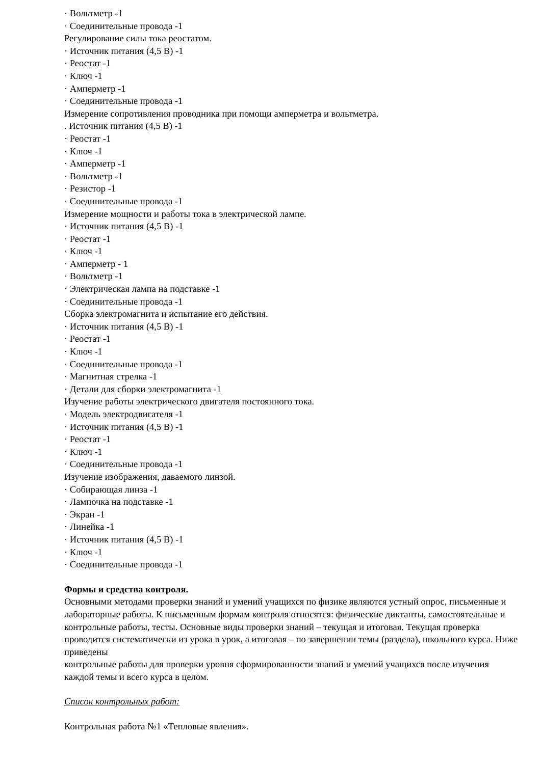· Вольтметр -1
· Соединительные провода -1
Регулирование силы тока реостатом.
· Источник питания (4,5 В) -1
· Реостат -1
· Ключ -1
· Амперметр -1
· Соединительные провода -1
Измерение сопротивления проводника при помощи амперметра и вольтметра.
. Источник питания (4,5 В) -1
· Реостат -1
· Ключ -1
· Амперметр -1
· Вольтметр -1
· Резистор -1
· Соединительные провода -1
Измерение мощности и работы тока в электрической лампе.
· Источник питания (4,5 В) -1
· Реостат -1
· Ключ -1
· Амперметр - 1
· Вольтметр -1
· Электрическая лампа на подставке -1
· Соединительные провода -1
Сборка электромагнита и испытание его действия.
· Источник питания (4,5 В) -1
· Реостат -1
· Ключ -1
· Соединительные провода -1
· Магнитная стрелка -1
· Детали для сборки электромагнита -1
Изучение работы электрического двигателя постоянного тока.
· Модель электродвигателя -1
· Источник питания (4,5 В) -1
· Реостат -1
· Ключ -1
· Соединительные провода -1
Изучение изображения, даваемого линзой.
· Собирающая линза -1
· Лампочка на подставке -1
· Экран -1
· Линейка -1
· Источник питания (4,5 В) -1
· Ключ -1
· Соединительные провода -1
Формы и средства контроля.
Основными методами проверки знаний и умений учащихся по физике являются устный опрос, письменные и лабораторные работы. К письменным формам контроля относятся: физические диктанты, самостоятельные и контрольные работы, тесты. Основные виды проверки знаний – текущая и итоговая. Текущая проверка проводится систематически из урока в урок, а итоговая – по завершении темы (раздела), школьного курса. Ниже приведены
контрольные работы для проверки уровня сформированности знаний и умений учащихся после изучения каждой темы и всего курса в целом.
Список контрольных работ:
Контрольная работа №1 «Тепловые явления».